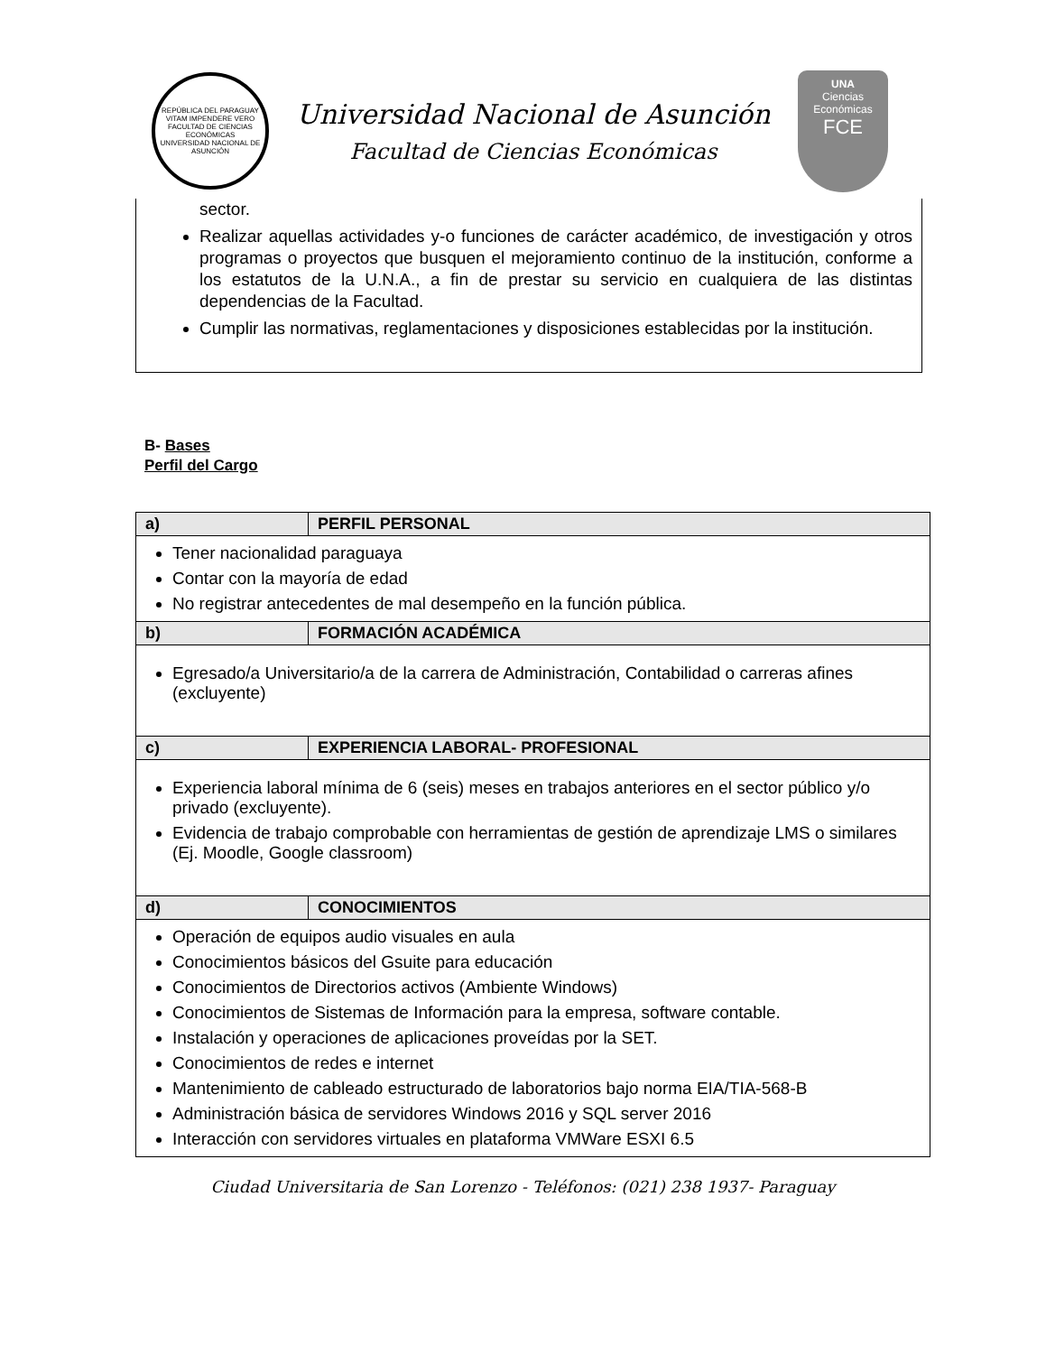REPÚBLICA DEL PARAGUAY
VITAM IMPENDERE VERO
FACULTAD DE CIENCIAS ECONÓMICAS
UNIVERSIDAD NACIONAL DE ASUNCIÓN
Universidad Nacional de Asunción
Facultad de Ciencias Económicas
UNA
Ciencias
Económicas
FCE
sector.
Realizar aquellas actividades y-o funciones de carácter académico, de investigación y otros programas o proyectos que busquen el mejoramiento continuo de la institución, conforme a los estatutos de la U.N.A., a fin de prestar su servicio en cualquiera de las distintas dependencias de la Facultad.
Cumplir las normativas, reglamentaciones y disposiciones establecidas por la institución.
B- Bases
Perfil del Cargo
| a) | PERFIL PERSONAL |
| --- | --- |
| Tener nacionalidad paraguaya Contar con la mayoría de edad No registrar antecedentes de mal desempeño en la función pública. | |
| b) | FORMACIÓN ACADÉMICA |
| Egresado/a Universitario/a de la carrera de Administración, Contabilidad o carreras afines (excluyente) | |
| c) | EXPERIENCIA LABORAL- PROFESIONAL |
| Experiencia laboral mínima de 6 (seis) meses en trabajos anteriores en el sector público y/o privado (excluyente). Evidencia de trabajo comprobable con herramientas de gestión de aprendizaje LMS o similares (Ej. Moodle, Google classroom) | |
| d) | CONOCIMIENTOS |
| Operación de equipos audio visuales en aula Conocimientos básicos del Gsuite para educación Conocimientos de Directorios activos (Ambiente Windows) Conocimientos de Sistemas de Información para la empresa, software contable. Instalación y operaciones de aplicaciones proveídas por la SET. Conocimientos de redes e internet Mantenimiento de cableado estructurado de laboratorios bajo norma EIA/TIA-568-B Administración básica de servidores Windows 2016 y SQL server 2016 Interacción con servidores virtuales en plataforma VMWare ESXI 6.5 | |
Ciudad Universitaria de San Lorenzo - Teléfonos: (021) 238 1937- Paraguay